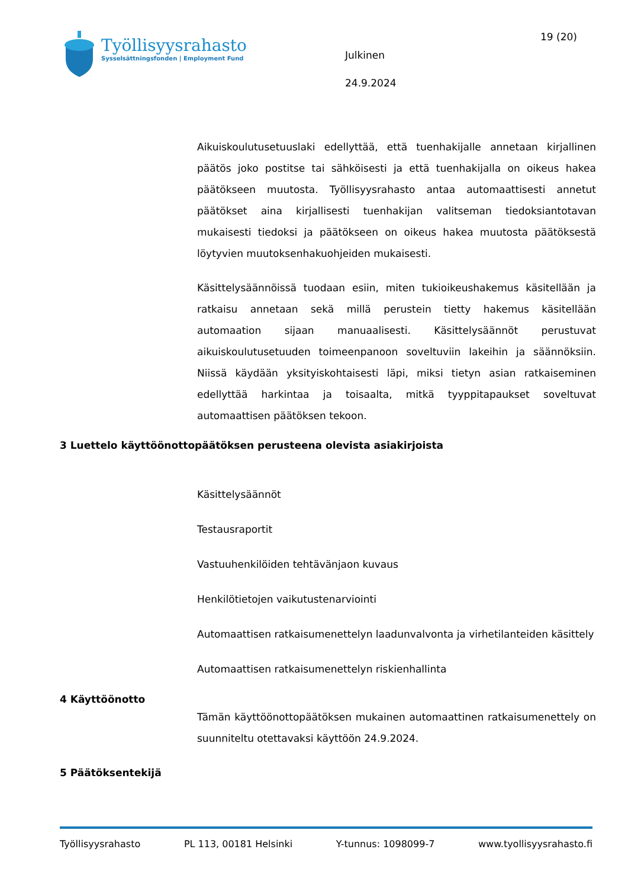Työllisyysrahasto
Sysselsättningsfonden | Employment Fund
Julkinen
24.9.2024
19 (20)
Aikuiskoulutusetuuslaki edellyttää, että tuenhakijalle annetaan kirjallinen päätös joko postitse tai sähköisesti ja että tuenhakijalla on oikeus hakea päätökseen muutosta. Työllisyysrahasto antaa automaattisesti annetut päätökset aina kirjallisesti tuenhakijan valitseman tiedoksiantotavan mukaisesti tiedoksi ja päätökseen on oikeus hakea muutosta päätöksestä löytyvien muutoksenhakuohjeiden mukaisesti.
Käsittelysäännöissä tuodaan esiin, miten tukioikeushakemus käsitellään ja ratkaisu annetaan sekä millä perustein tietty hakemus käsitellään automaation sijaan manuaalisesti. Käsittelysäännöt perustuvat aikuiskoulutusetuuden toimeenpanoon soveltuviin lakeihin ja säännöksiin. Niissä käydään yksityiskohtaisesti läpi, miksi tietyn asian ratkaiseminen edellyttää harkintaa ja toisaalta, mitkä tyyppitapaukset soveltuvat automaattisen päätöksen tekoon.
3 Luettelo käyttöönottopäätöksen perusteena olevista asiakirjoista
Käsittelysäännöt
Testausraportit
Vastuuhenkilöiden tehtävänjaon kuvaus
Henkilötietojen vaikutustenarviointi
Automaattisen ratkaisumenettelyn laadunvalvonta ja virhetilanteiden käsittely
Automaattisen ratkaisumenettelyn riskienhallinta
4 Käyttöönotto
Tämän käyttöönottopäätöksen mukainen automaattinen ratkaisumenettely on suunniteltu otettavaksi käyttöön 24.9.2024.
5 Päätöksentekijä
Työllisyysrahasto PL 113, 00181 Helsinki Y-tunnus: 1098099-7 www.tyollisyysrahasto.fi